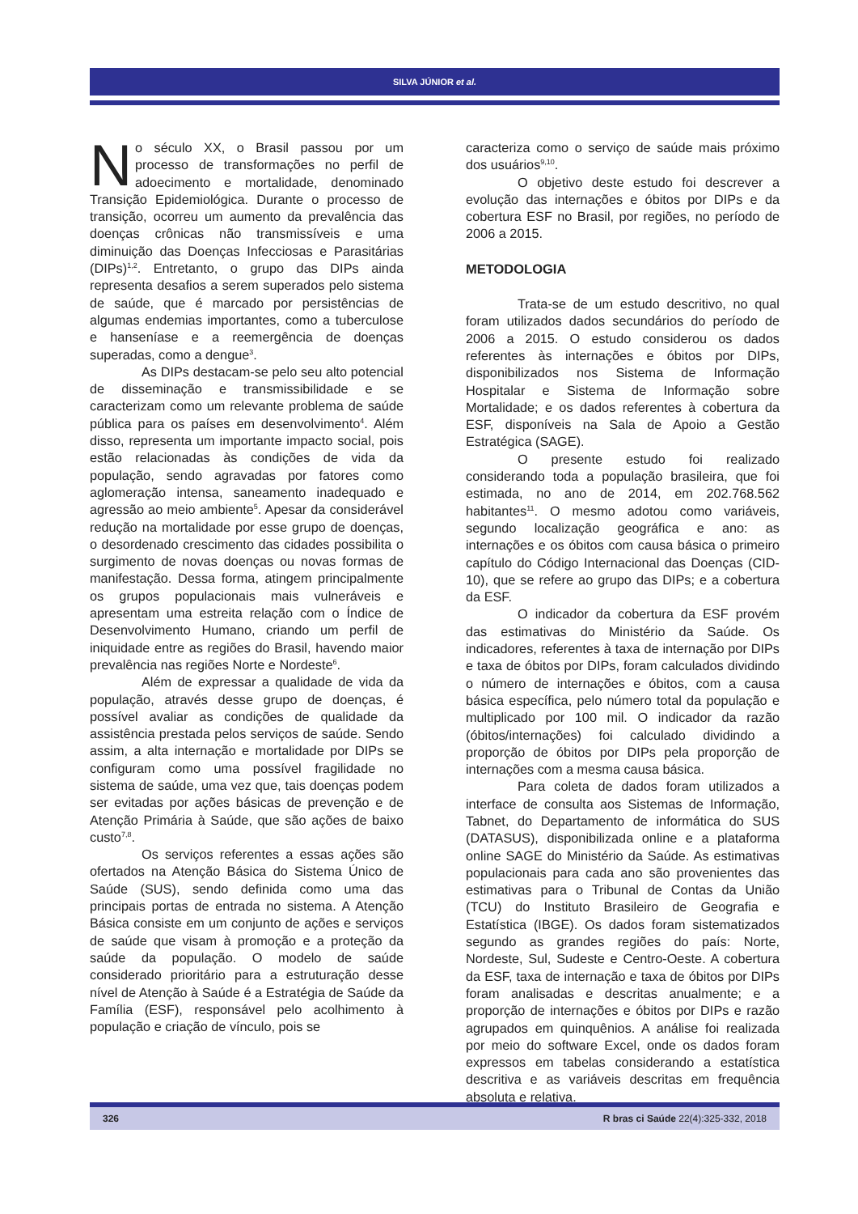SILVA JÚNIOR et al.
No século XX, o Brasil passou por um processo de transformações no perfil de adoecimento e mortalidade, denominado Transição Epidemiológica. Durante o processo de transição, ocorreu um aumento da prevalência das doenças crônicas não transmissíveis e uma diminuição das Doenças Infecciosas e Parasitárias (DIPs)<sup>1,2</sup>. Entretanto, o grupo das DIPs ainda representa desafios a serem superados pelo sistema de saúde, que é marcado por persistências de algumas endemias importantes, como a tuberculose e hanseníase e a reemergência de doenças superadas, como a dengue<sup>3</sup>.
As DIPs destacam-se pelo seu alto potencial de disseminação e transmissibilidade e se caracterizam como um relevante problema de saúde pública para os países em desenvolvimento<sup>4</sup>. Além disso, representa um importante impacto social, pois estão relacionadas às condições de vida da população, sendo agravadas por fatores como aglomeração intensa, saneamento inadequado e agressão ao meio ambiente<sup>5</sup>. Apesar da considerável redução na mortalidade por esse grupo de doenças, o desordenado crescimento das cidades possibilita o surgimento de novas doenças ou novas formas de manifestação. Dessa forma, atingem principalmente os grupos populacionais mais vulneráveis e apresentam uma estreita relação com o Índice de Desenvolvimento Humano, criando um perfil de iniquidade entre as regiões do Brasil, havendo maior prevalência nas regiões Norte e Nordeste<sup>6</sup>.
Além de expressar a qualidade de vida da população, através desse grupo de doenças, é possível avaliar as condições de qualidade da assistência prestada pelos serviços de saúde. Sendo assim, a alta internação e mortalidade por DIPs se configuram como uma possível fragilidade no sistema de saúde, uma vez que, tais doenças podem ser evitadas por ações básicas de prevenção e de Atenção Primária à Saúde, que são ações de baixo custo<sup>7,8</sup>.
Os serviços referentes a essas ações são ofertados na Atenção Básica do Sistema Único de Saúde (SUS), sendo definida como uma das principais portas de entrada no sistema. A Atenção Básica consiste em um conjunto de ações e serviços de saúde que visam à promoção e a proteção da saúde da população. O modelo de saúde considerado prioritário para a estruturação desse nível de Atenção à Saúde é a Estratégia de Saúde da Família (ESF), responsável pelo acolhimento à população e criação de vínculo, pois se
caracteriza como o serviço de saúde mais próximo dos usuários<sup>9,10</sup>.
O objetivo deste estudo foi descrever a evolução das internações e óbitos por DIPs e da cobertura ESF no Brasil, por regiões, no período de 2006 a 2015.
METODOLOGIA
Trata-se de um estudo descritivo, no qual foram utilizados dados secundários do período de 2006 a 2015. O estudo considerou os dados referentes às internações e óbitos por DIPs, disponibilizados nos Sistema de Informação Hospitalar e Sistema de Informação sobre Mortalidade; e os dados referentes à cobertura da ESF, disponíveis na Sala de Apoio a Gestão Estratégica (SAGE).
O presente estudo foi realizado considerando toda a população brasileira, que foi estimada, no ano de 2014, em 202.768.562 habitantes<sup>11</sup>. O mesmo adotou como variáveis, segundo localização geográfica e ano: as internações e os óbitos com causa básica o primeiro capítulo do Código Internacional das Doenças (CID-10), que se refere ao grupo das DIPs; e a cobertura da ESF.
O indicador da cobertura da ESF provém das estimativas do Ministério da Saúde. Os indicadores, referentes à taxa de internação por DIPs e taxa de óbitos por DIPs, foram calculados dividindo o número de internações e óbitos, com a causa básica específica, pelo número total da população e multiplicado por 100 mil. O indicador da razão (óbitos/internações) foi calculado dividindo a proporção de óbitos por DIPs pela proporção de internações com a mesma causa básica.
Para coleta de dados foram utilizados a interface de consulta aos Sistemas de Informação, Tabnet, do Departamento de informática do SUS (DATASUS), disponibilizada online e a plataforma online SAGE do Ministério da Saúde. As estimativas populacionais para cada ano são provenientes das estimativas para o Tribunal de Contas da União (TCU) do Instituto Brasileiro de Geografia e Estatística (IBGE). Os dados foram sistematizados segundo as grandes regiões do país: Norte, Nordeste, Sul, Sudeste e Centro-Oeste. A cobertura da ESF, taxa de internação e taxa de óbitos por DIPs foram analisadas e descritas anualmente; e a proporção de internações e óbitos por DIPs e razão agrupados em quinquênios. A análise foi realizada por meio do software Excel, onde os dados foram expressos em tabelas considerando a estatística descritiva e as variáveis descritas em frequência absoluta e relativa.
326 R bras ci Saúde 22(4):325-332, 2018